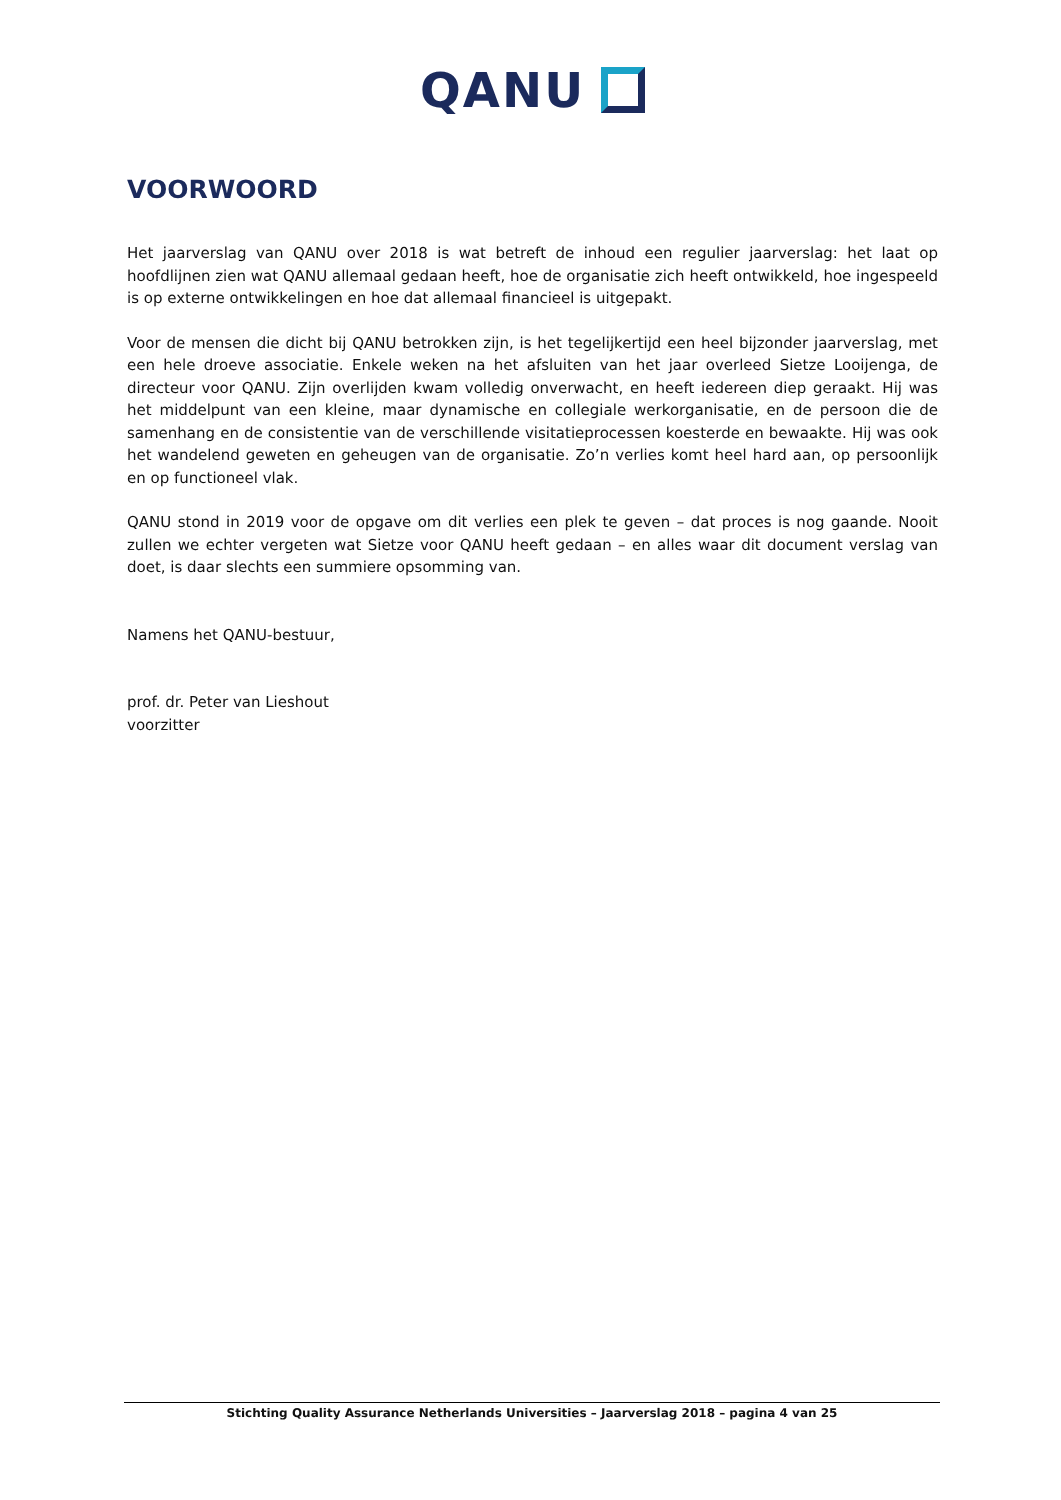QANU
VOORWOORD
Het jaarverslag van QANU over 2018 is wat betreft de inhoud een regulier jaarverslag: het laat op hoofdlijnen zien wat QANU allemaal gedaan heeft, hoe de organisatie zich heeft ontwikkeld, hoe ingespeeld is op externe ontwikkelingen en hoe dat allemaal financieel is uitgepakt.
Voor de mensen die dicht bij QANU betrokken zijn, is het tegelijkertijd een heel bijzonder jaarverslag, met een hele droeve associatie. Enkele weken na het afsluiten van het jaar overleed Sietze Looijenga, de directeur voor QANU. Zijn overlijden kwam volledig onverwacht, en heeft iedereen diep geraakt. Hij was het middelpunt van een kleine, maar dynamische en collegiale werkorganisatie, en de persoon die de samenhang en de consistentie van de verschillende visitatieprocessen koesterde en bewaakte. Hij was ook het wandelend geweten en geheugen van de organisatie. Zo’n verlies komt heel hard aan, op persoonlijk en op functioneel vlak.
QANU stond in 2019 voor de opgave om dit verlies een plek te geven – dat proces is nog gaande. Nooit zullen we echter vergeten wat Sietze voor QANU heeft gedaan – en alles waar dit document verslag van doet, is daar slechts een summiere opsomming van.
Namens het QANU-bestuur,
prof. dr. Peter van Lieshout
voorzitter
Stichting Quality Assurance Netherlands Universities – Jaarverslag 2018 – pagina 4 van 25